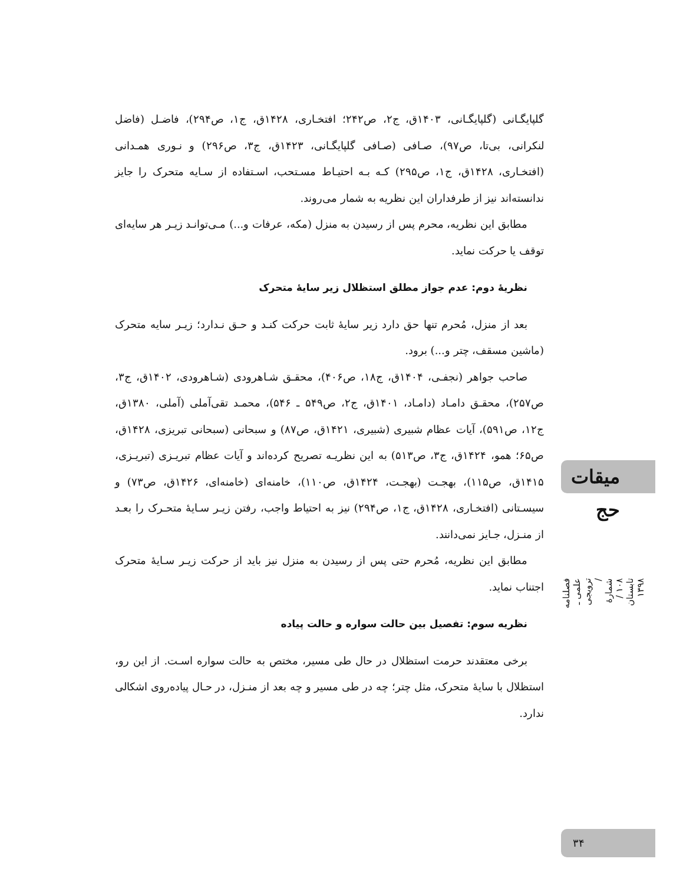گلپایگـانی (گلپایگـانی، ۱۴۰۳ق، ج۲، ص۲۴۲؛ افتخـاری، ۱۴۲۸ق، ج۱، ص۲۹۴)، فاضـل (فاضل لنکرانی، بی‌تا، ص۹۷)، صـافی (صـافی گلپایگـانی، ۱۴۲۳ق، ج۳، ص۲۹۶) و نـوری همـدانی (افتخـاری، ۱۴۲۸ق، ج۱، ص۲۹۵) کـه بـه احتیـاط مسـتحب، اسـتفاده از سـایه متحرک را جایز ندانسته‌اند نیز از طرفداران این نظریه به شمار می‌روند.
مطابق این نظریه، محرم پس از رسیدن به منزل (مکه، عرفات و...) مـی‌توانـد زیـر هر سایه‌ای توقف یا حرکت نماید.
نظریهٔ دوم: عدم جواز مطلق استظلال زیر سایهٔ متحرک
بعد از منزل، مُحرم تنها حق دارد زیر سایهٔ ثابت حرکت کنـد و حـق نـدارد؛ زیـر سایه متحرک (ماشین مسقف، چتر و...) برود.
صاحب جواهر (نجفـی، ۱۴۰۴ق، ج۱۸، ص۴۰۶)، محقـق شـاهرودی (شـاهرودی، ۱۴۰۲ق، ج۳، ص۲۵۷)، محقـق دامـاد (دامـاد، ۱۴۰۱ق، ج۲، ص۵۴۹ ـ ۵۴۶)، محمـد تقی‌آملی (آملی، ۱۳۸۰ق، ج۱۲، ص۵۹۱)، آیات عظام شبیری (شبیری، ۱۴۲۱ق، ص۸۷) و سبحانی (سبحانی تبریزی، ۱۴۲۸ق، ص۶۵؛ همو، ۱۴۲۴ق، ج۳، ص۵۱۳) به این نظریـه تصریح کرده‌اند و آیات عظام تبریـزی (تبریـزی، ۱۴۱۵ق، ص۱۱۵)، بهجـت (بهجـت، ۱۴۲۴ق، ص۱۱۰)، خامنه‌ای (خامنه‌ای، ۱۴۲۶ق، ص۷۳) و سیسـتانی (افتخـاری، ۱۴۲۸ق، ج۱، ص۲۹۴) نیز به احتیاط واجب، رفتن زیـر سـایهٔ متحـرک را بعـد از منـزل، جـایز نمی‌دانند.
مطابق این نظریه، مُحرم حتی پس از رسیدن به منزل نیز باید از حرکت زیـر سـایهٔ متحرک اجتناب نماید.
نظریه سوم: تفصیل بین حالت سواره و حالت پیاده
برخی معتقدند حرمت استظلال در حال طی مسیر، مختص به حالت سواره اسـت. از این رو، استظلال با سایهٔ متحرک، مثل چتر؛ چه در طی مسیر و چه بعد از منـزل، در حـال پیاده‌روی اشکالی ندارد.
میقات حج
فصلنامه علمی ـ ترویجی / شمارهٔ ۱۰۸ / تابستان ۱۳۹۸
۳۴